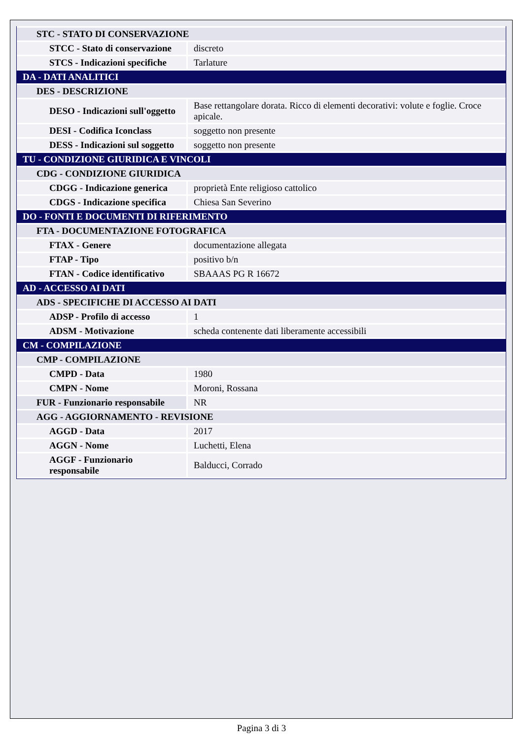| STC - STATO DI CONSERVAZIONE | |
| STCC - Stato di conservazione | discreto |
| STCS - Indicazioni specifiche | Tarlature |
| DA - DATI ANALITICI | |
| DES - DESCRIZIONE | |
| DESO - Indicazioni sull'oggetto | Base rettangolare dorata. Ricco di elementi decorativi: volute e foglie. Croce apicale. |
| DESI - Codifica Iconclass | soggetto non presente |
| DESS - Indicazioni sul soggetto | soggetto non presente |
| TU - CONDIZIONE GIURIDICA E VINCOLI | |
| CDG - CONDIZIONE GIURIDICA | |
| CDGG - Indicazione generica | proprietà Ente religioso cattolico |
| CDGS - Indicazione specifica | Chiesa San Severino |
| DO - FONTI E DOCUMENTI DI RIFERIMENTO | |
| FTA - DOCUMENTAZIONE FOTOGRAFICA | |
| FTAX - Genere | documentazione allegata |
| FTAP - Tipo | positivo b/n |
| FTAN - Codice identificativo | SBAAAS PG R 16672 |
| AD - ACCESSO AI DATI | |
| ADS - SPECIFICHE DI ACCESSO AI DATI | |
| ADSP - Profilo di accesso | 1 |
| ADSM - Motivazione | scheda contenente dati liberamente accessibili |
| CM - COMPILAZIONE | |
| CMP - COMPILAZIONE | |
| CMPD - Data | 1980 |
| CMPN - Nome | Moroni, Rossana |
| FUR - Funzionario responsabile | NR |
| AGG - AGGIORNAMENTO - REVISIONE | |
| AGGD - Data | 2017 |
| AGGN - Nome | Luchetti, Elena |
| AGGF - Funzionario responsabile | Balducci, Corrado |
Pagina 3 di 3